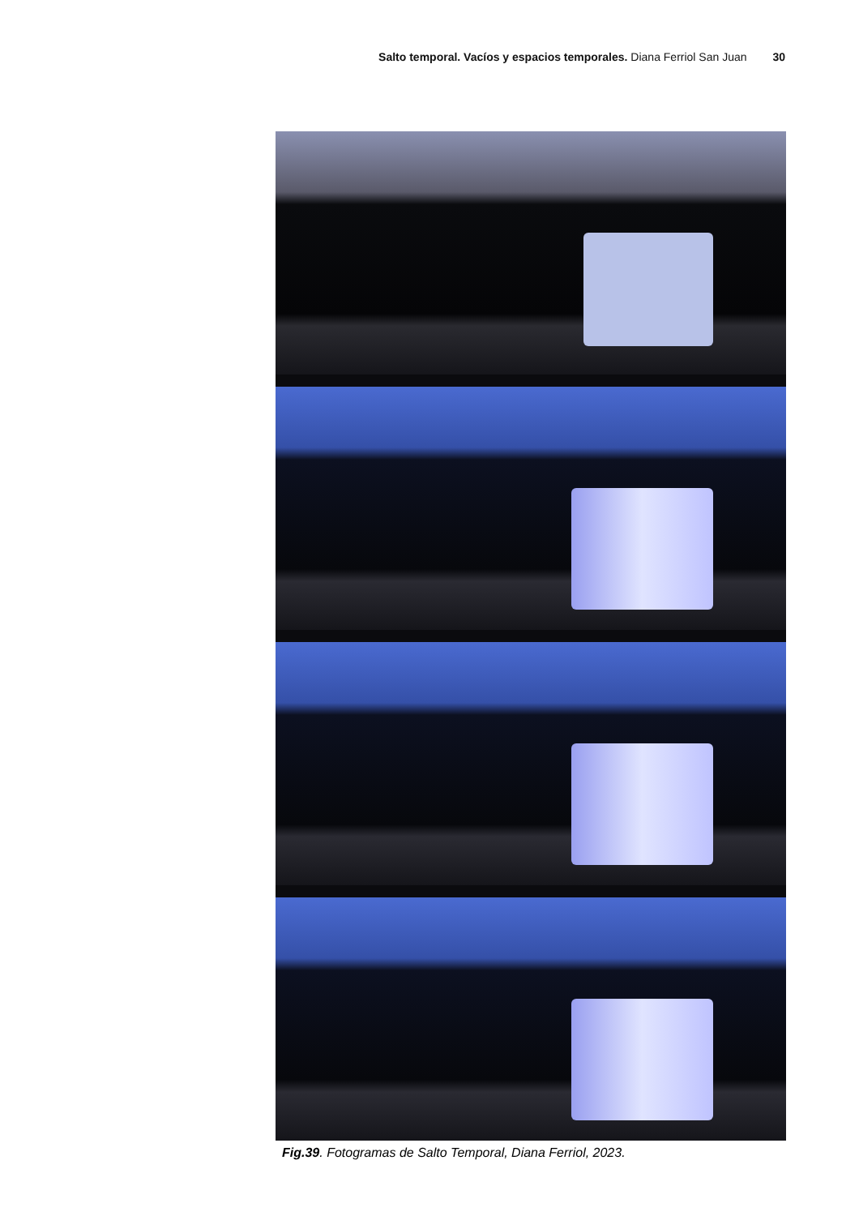Salto temporal. Vacíos y espacios temporales. Diana Ferriol San Juan 30
Fig.39. Fotogramas de Salto Temporal, Diana Ferriol, 2023.